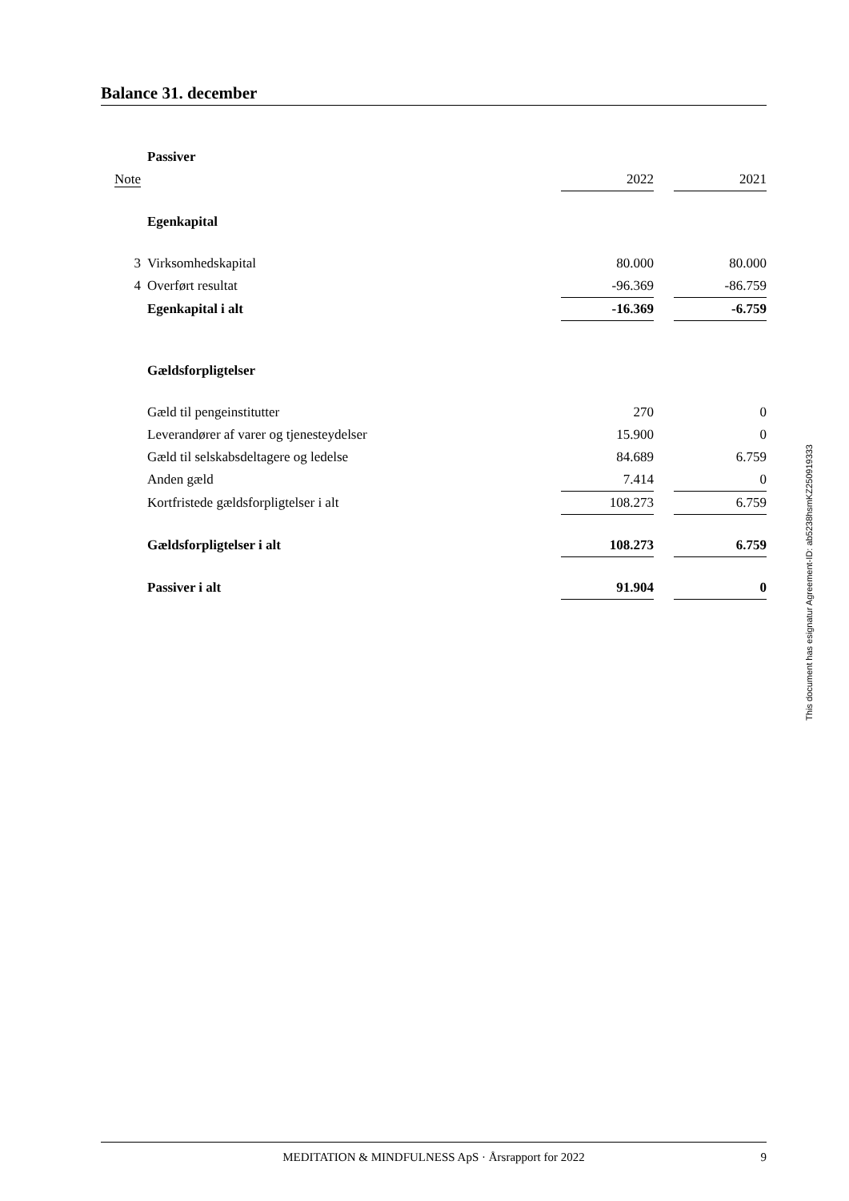Balance 31. december
| | Passiver | | | |
| Note | | 2022 | | 2021 |
| | Egenkapital | | | |
| 3 | Virksomhedskapital | 80.000 | | 80.000 |
| 4 | Overført resultat | -96.369 | | -86.759 |
| | Egenkapital i alt | -16.369 | | -6.759 |
| | Gældsforpligtelser | | | |
| | Gæld til pengeinstitutter | 270 | | 0 |
| | Leverandører af varer og tjenesteydelser | 15.900 | | 0 |
| | Gæld til selskabsdeltagere og ledelse | 84.689 | | 6.759 |
| | Anden gæld | 7.414 | | 0 |
| | Kortfristede gældsforpligtelser i alt | 108.273 | | 6.759 |
| | Gældsforpligtelser i alt | 108.273 | | 6.759 |
| | Passiver i alt | 91.904 | | 0 |
This document has esignatur Agreement-ID: ab5238hsmKZ250919333
MEDITATION & MINDFULNESS ApS · Årsrapport for 2022 9